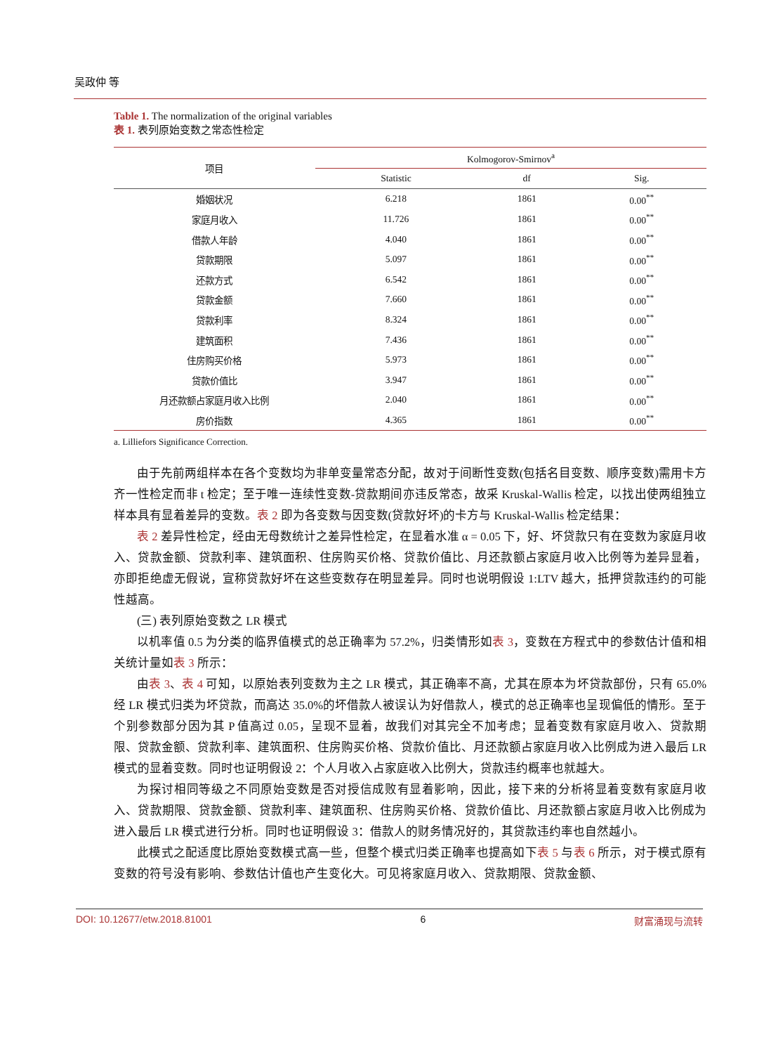吴政仲 等
Table 1. The normalization of the original variables
表 1. 表列原始变数之常态性检定
| 项目 | Kolmogorov-Smirnov<sup>a</sup> | | |
| --- | --- | --- | --- |
| | Statistic | df | Sig. |
| 婚姻状况 | 6.218 | 1861 | 0.00<sup>**</sup> |
| 家庭月收入 | 11.726 | 1861 | 0.00<sup>**</sup> |
| 借款人年龄 | 4.040 | 1861 | 0.00<sup>**</sup> |
| 贷款期限 | 5.097 | 1861 | 0.00<sup>**</sup> |
| 还款方式 | 6.542 | 1861 | 0.00<sup>**</sup> |
| 贷款金额 | 7.660 | 1861 | 0.00<sup>**</sup> |
| 贷款利率 | 8.324 | 1861 | 0.00<sup>**</sup> |
| 建筑面积 | 7.436 | 1861 | 0.00<sup>**</sup> |
| 住房购买价格 | 5.973 | 1861 | 0.00<sup>**</sup> |
| 贷款价值比 | 3.947 | 1861 | 0.00<sup>**</sup> |
| 月还款额占家庭月收入比例 | 2.040 | 1861 | 0.00<sup>**</sup> |
| 房价指数 | 4.365 | 1861 | 0.00<sup>**</sup> |
a. Lilliefors Significance Correction.
由于先前两组样本在各个变数均为非单变量常态分配，故对于间断性变数(包括名目变数、顺序变数)需用卡方齐一性检定而非 t 检定；至于唯一连续性变数-贷款期间亦违反常态，故采 Kruskal-Wallis 检定，以找出使两组独立样本具有显着差异的变数。表 2 即为各变数与因变数(贷款好坏)的卡方与 Kruskal-Wallis 检定结果：
表 2 差异性检定，经由无母数统计之差异性检定，在显着水准 α = 0.05 下，好、坏贷款只有在变数为家庭月收入、贷款金额、贷款利率、建筑面积、住房购买价格、贷款价值比、月还款额占家庭月收入比例等为差异显着，亦即拒绝虚无假说，宣称贷款好坏在这些变数存在明显差异。同时也说明假设 1:LTV 越大，抵押贷款违约的可能性越高。
(三) 表列原始变数之 LR 模式
以机率值 0.5 为分类的临界值模式的总正确率为 57.2%，归类情形如表 3，变数在方程式中的参数估计值和相关统计量如表 3 所示：
由表 3、表 4 可知，以原始表列变数为主之 LR 模式，其正确率不高，尤其在原本为坏贷款部份，只有 65.0%经 LR 模式归类为坏贷款，而高达 35.0%的坏借款人被误认为好借款人，模式的总正确率也呈现偏低的情形。至于个别参数部分因为其 P 值高过 0.05，呈现不显着，故我们对其完全不加考虑；显着变数有家庭月收入、贷款期限、贷款金额、贷款利率、建筑面积、住房购买价格、贷款价值比、月还款额占家庭月收入比例成为进入最后 LR 模式的显着变数。同时也证明假设 2：个人月收入占家庭收入比例大，贷款违约概率也就越大。
为探讨相同等级之不同原始变数是否对授信成败有显着影响，因此，接下来的分析将显着变数有家庭月收入、贷款期限、贷款金额、贷款利率、建筑面积、住房购买价格、贷款价值比、月还款额占家庭月收入比例成为进入最后 LR 模式进行分析。同时也证明假设 3：借款人的财务情况好的，其贷款违约率也自然越小。
此模式之配适度比原始变数模式高一些，但整个模式归类正确率也提高如下表 5 与表 6 所示，对于模式原有变数的符号没有影响、参数估计值也产生变化大。可见将家庭月收入、贷款期限、贷款金额、
DOI: 10.12677/etw.2018.81001 6 财富涌现与流转